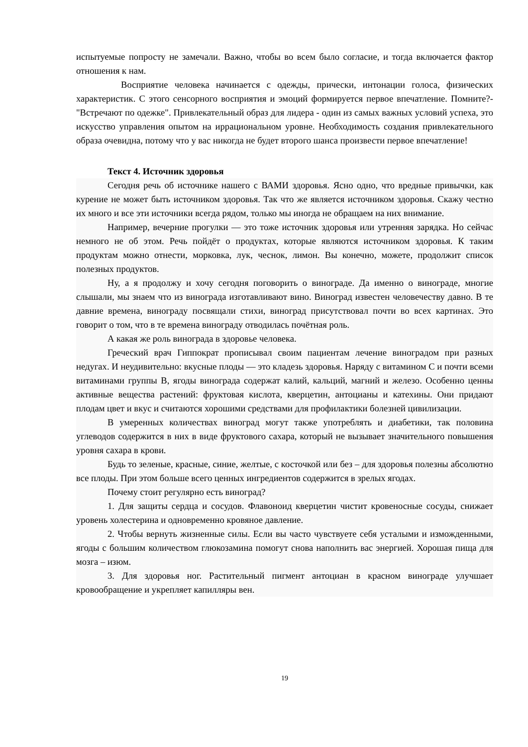испытуемые попросту не замечали. Важно, чтобы во всем было согласие, и тогда включается фактор отношения к нам.
Восприятие человека начинается с одежды, прически, интонации голоса, физических характеристик. С этого сенсорного восприятия и эмоций формируется первое впечатление. Помните?- "Встречают по одежке". Привлекательный образ для лидера - один из самых важных условий успеха, это искусство управления опытом на иррациональном уровне. Необходимость создания привлекательного образа очевидна, потому что у вас никогда не будет второго шанса произвести первое впечатление!
Текст 4. Источник здоровья
Сегодня речь об источнике нашего с ВАМИ здоровья. Ясно одно, что вредные привычки, как курение не может быть источником здоровья. Так что же является источником здоровья. Скажу честно их много и все эти источники всегда рядом, только мы иногда не обращаем на них внимание.
Например, вечерние прогулки — это тоже источник здоровья или утренняя зарядка. Но сейчас немного не об этом. Речь пойдёт о продуктах, которые являются источником здоровья. К таким продуктам можно отнести, морковка, лук, чеснок, лимон. Вы конечно, можете, продолжит список полезных продуктов.
Ну, а я продолжу и хочу сегодня поговорить о винограде. Да именно о винограде, многие слышали, мы знаем что из винограда изготавливают вино. Виноград известен человечеству давно. В те давние времена, винограду посвящали стихи, виноград присутствовал почти во всех картинах. Это говорит о том, что в те времена винограду отводилась почётная роль.
А какая же роль винограда в здоровье человека.
Греческий врач Гиппократ прописывал своим пациентам лечение виноградом при разных недугах. И неудивительно: вкусные плоды — это кладезь здоровья. Наряду с витамином С и почти всеми витаминами группы В, ягоды винограда содержат калий, кальций, магний и железо. Особенно ценны активные вещества растений: фруктовая кислота, кверцетин, антоцианы и катехины. Они придают плодам цвет и вкус и считаются хорошими средствами для профилактики болезней цивилизации.
В умеренных количествах виноград могут также употреблять и диабетики, так половина углеводов содержится в них в виде фруктового сахара, который не вызывает значительного повышения уровня сахара в крови.
Будь то зеленые, красные, синие, желтые, с косточкой или без – для здоровья полезны абсолютно все плоды. При этом больше всего ценных ингредиентов содержится в зрелых ягодах.
Почему стоит регулярно есть виноград?
1. Для защиты сердца и сосудов. Флавоноид кверцетин чистит кровеносные сосуды, снижает уровень холестерина и одновременно кровяное давление.
2. Чтобы вернуть жизненные силы. Если вы часто чувствуете себя усталыми и изможденными, ягоды с большим количеством глюкозамина помогут снова наполнить вас энергией. Хорошая пища для мозга – изюм.
3. Для здоровья ног. Растительный пигмент антоциан в красном винограде улучшает кровообращение и укрепляет капилляры вен.
19